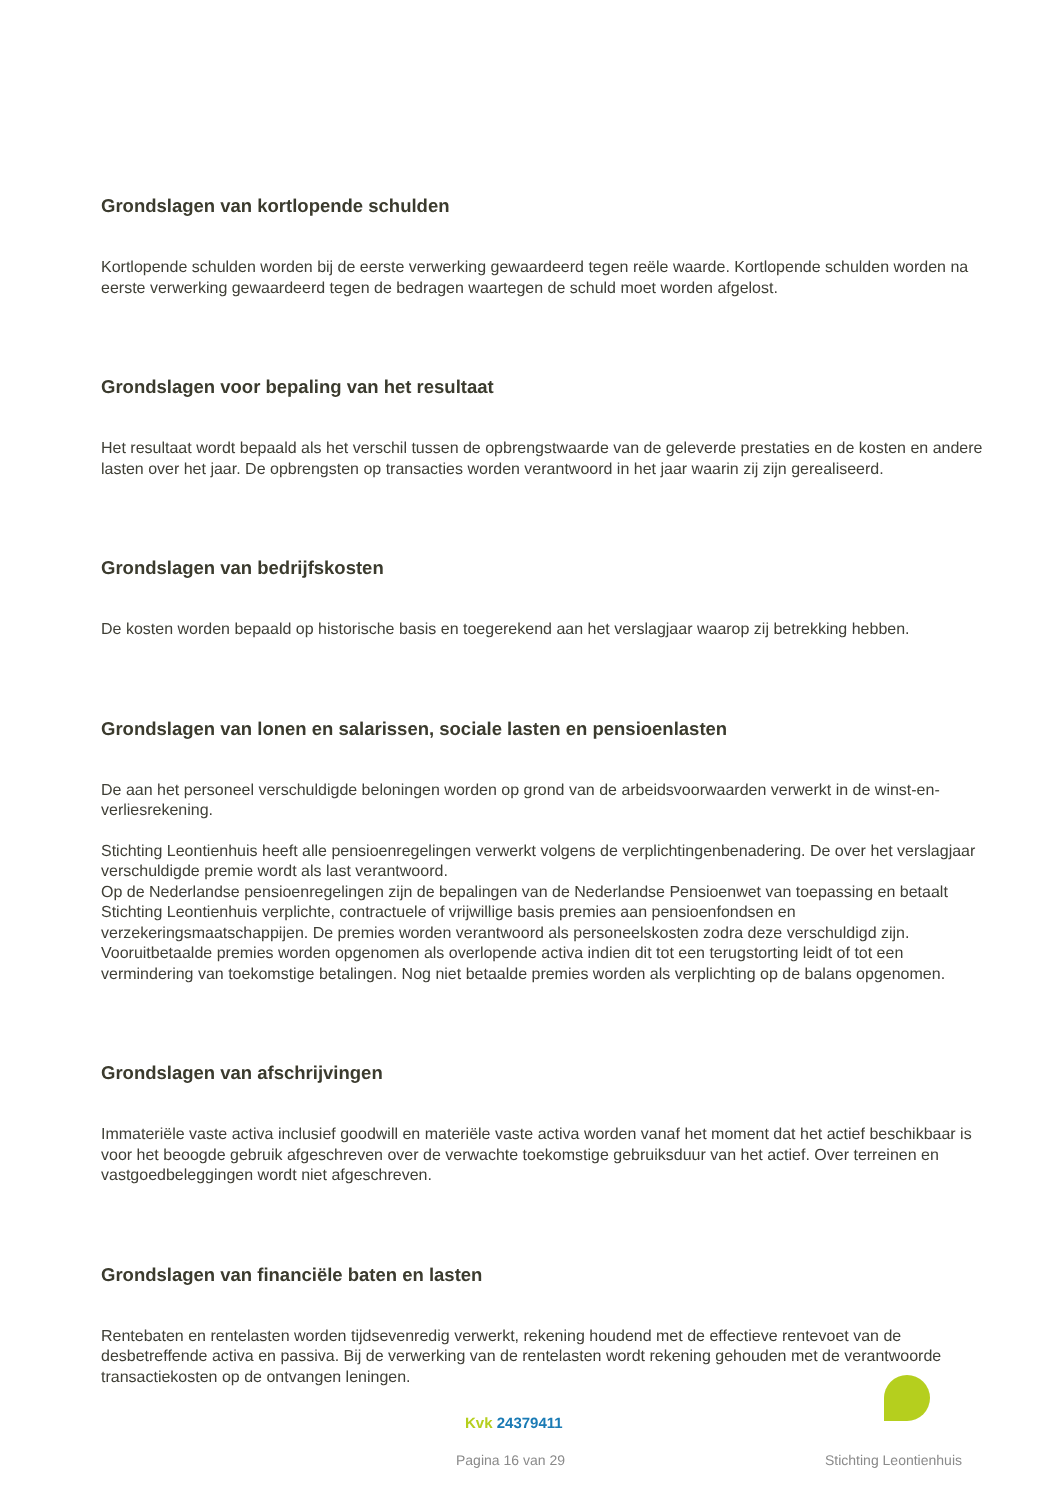Grondslagen van kortlopende schulden
Kortlopende schulden worden bij de eerste verwerking gewaardeerd tegen reële waarde. Kortlopende schulden worden na eerste verwerking gewaardeerd tegen de bedragen waartegen de schuld moet worden afgelost.
Grondslagen voor bepaling van het resultaat
Het resultaat wordt bepaald als het verschil tussen de opbrengstwaarde van de geleverde prestaties en de kosten en andere lasten over het jaar. De opbrengsten op transacties worden verantwoord in het jaar waarin zij zijn gerealiseerd.
Grondslagen van bedrijfskosten
De kosten worden bepaald op historische basis en toegerekend aan het verslagjaar waarop zij betrekking hebben.
Grondslagen van lonen en salarissen, sociale lasten en pensioenlasten
De aan het personeel verschuldigde beloningen worden op grond van de arbeidsvoorwaarden verwerkt in de winst-en-verliesrekening.
Stichting Leontienhuis heeft alle pensioenregelingen verwerkt volgens de verplichtingenbenadering. De over het verslagjaar verschuldigde premie wordt als last verantwoord.
Op de Nederlandse pensioenregelingen zijn de bepalingen van de Nederlandse Pensioenwet van toepassing en betaalt Stichting Leontienhuis verplichte, contractuele of vrijwillige basis premies aan pensioenfondsen en verzekeringsmaatschappijen. De premies worden verantwoord als personeelskosten zodra deze verschuldigd zijn. Vooruitbetaalde premies worden opgenomen als overlopende activa indien dit tot een terugstorting leidt of tot een vermindering van toekomstige betalingen. Nog niet betaalde premies worden als verplichting op de balans opgenomen.
Grondslagen van afschrijvingen
Immateriële vaste activa inclusief goodwill en materiële vaste activa worden vanaf het moment dat het actief beschikbaar is voor het beoogde gebruik afgeschreven over de verwachte toekomstige gebruiksduur van het actief. Over terreinen en vastgoedbeleggingen wordt niet afgeschreven.
Grondslagen van financiële baten en lasten
Rentebaten en rentelasten worden tijdsevenredig verwerkt, rekening houdend met de effectieve rentevoet van de desbetreffende activa en passiva. Bij de verwerking van de rentelasten wordt rekening gehouden met de verantwoorde transactiekosten op de ontvangen leningen.
Kvk 24379411
Pagina 16 van 29 Stichting Leontienhuis